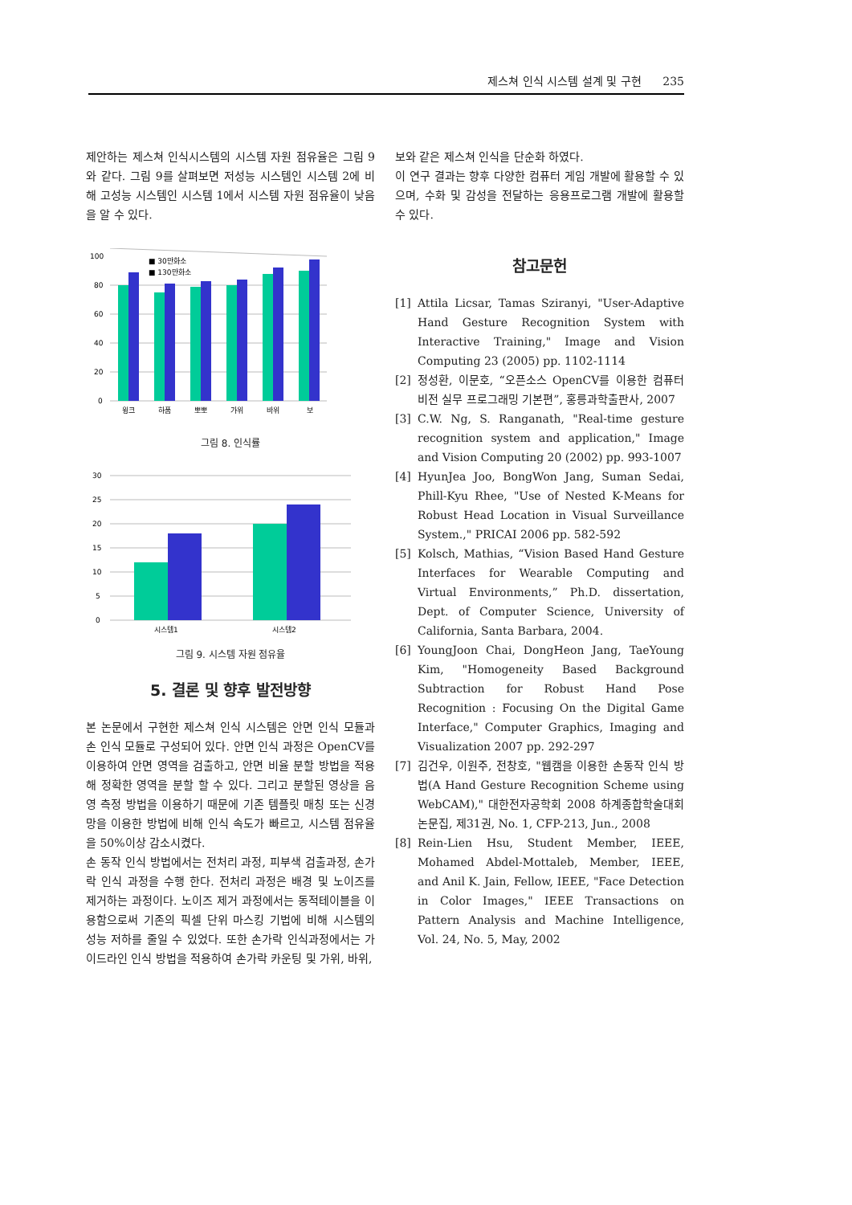제스쳐 인식 시스템 설계 및 구현 235
제안하는 제스쳐 인식시스템의 시스템 자원 점유율은 그림 9와 같다. 그림 9를 살펴보면 저성능 시스템인 시스템 2에 비해 고성능 시스템인 시스템 1에서 시스템 자원 점유율이 낮음을 알 수 있다.
100
80
60
40
20
0
■ 30만화소
■ 130만화소
윙크
하품
뽀뽀
가위
바위
보
그림 8. 인식률
30
25
20
15
10
5
0
시스템1
시스템2
그림 9. 시스템 자원 점유율
5. 결론 및 향후 발전방향
본 논문에서 구현한 제스쳐 인식 시스템은 안면 인식 모듈과 손 인식 모듈로 구성되어 있다. 안면 인식 과정은 OpenCV를 이용하여 안면 영역을 검출하고, 안면 비율 분할 방법을 적용해 정확한 영역을 분할 할 수 있다. 그리고 분할된 영상을 음영 측정 방법을 이용하기 때문에 기존 템플릿 매칭 또는 신경망을 이용한 방법에 비해 인식 속도가 빠르고, 시스템 점유율을 50%이상 감소시켰다.
손 동작 인식 방법에서는 전처리 과정, 피부색 검출과정, 손가락 인식 과정을 수행 한다. 전처리 과정은 배경 및 노이즈를 제거하는 과정이다. 노이즈 제거 과정에서는 동적테이블을 이용함으로써 기존의 픽셀 단위 마스킹 기법에 비해 시스템의 성능 저하를 줄일 수 있었다. 또한 손가락 인식과정에서는 가이드라인 인식 방법을 적용하여 손가락 카운팅 및 가위, 바위,
보와 같은 제스쳐 인식을 단순화 하였다.
이 연구 결과는 향후 다양한 컴퓨터 게임 개발에 활용할 수 있으며, 수화 및 감성을 전달하는 응용프로그램 개발에 활용할 수 있다.
참고문헌
[1] Attila Licsar, Tamas Sziranyi, "User-Adaptive Hand Gesture Recognition System with Interactive Training," Image and Vision Computing 23 (2005) pp. 1102-1114
[2] 정성환, 이문호, “오픈소스 OpenCV를 이용한 컴퓨터 비전 실무 프로그래밍 기본편”, 홍릉과학출판사, 2007
[3] C.W. Ng, S. Ranganath, "Real-time gesture recognition system and application," Image and Vision Computing 20 (2002) pp. 993-1007
[4] HyunJea Joo, BongWon Jang, Suman Sedai, Phill-Kyu Rhee, "Use of Nested K-Means for Robust Head Location in Visual Surveillance System.," PRICAI 2006 pp. 582-592
[5] Kolsch, Mathias, “Vision Based Hand Gesture Interfaces for Wearable Computing and Virtual Environments,” Ph.D. dissertation, Dept. of Computer Science, University of California, Santa Barbara, 2004.
[6] YoungJoon Chai, DongHeon Jang, TaeYoung Kim, "Homogeneity Based Background Subtraction for Robust Hand Pose Recognition : Focusing On the Digital Game Interface," Computer Graphics, Imaging and Visualization 2007 pp. 292-297
[7] 김건우, 이원주, 전창호, "웹캠을 이용한 손동작 인식 방법(A Hand Gesture Recognition Scheme using WebCAM)," 대한전자공학회 2008 하계종합학술대회 논문집, 제31권, No. 1, CFP-213, Jun., 2008
[8] Rein-Lien Hsu, Student Member, IEEE, Mohamed Abdel-Mottaleb, Member, IEEE, and Anil K. Jain, Fellow, IEEE, "Face Detection in Color Images," IEEE Transactions on Pattern Analysis and Machine Intelligence, Vol. 24, No. 5, May, 2002